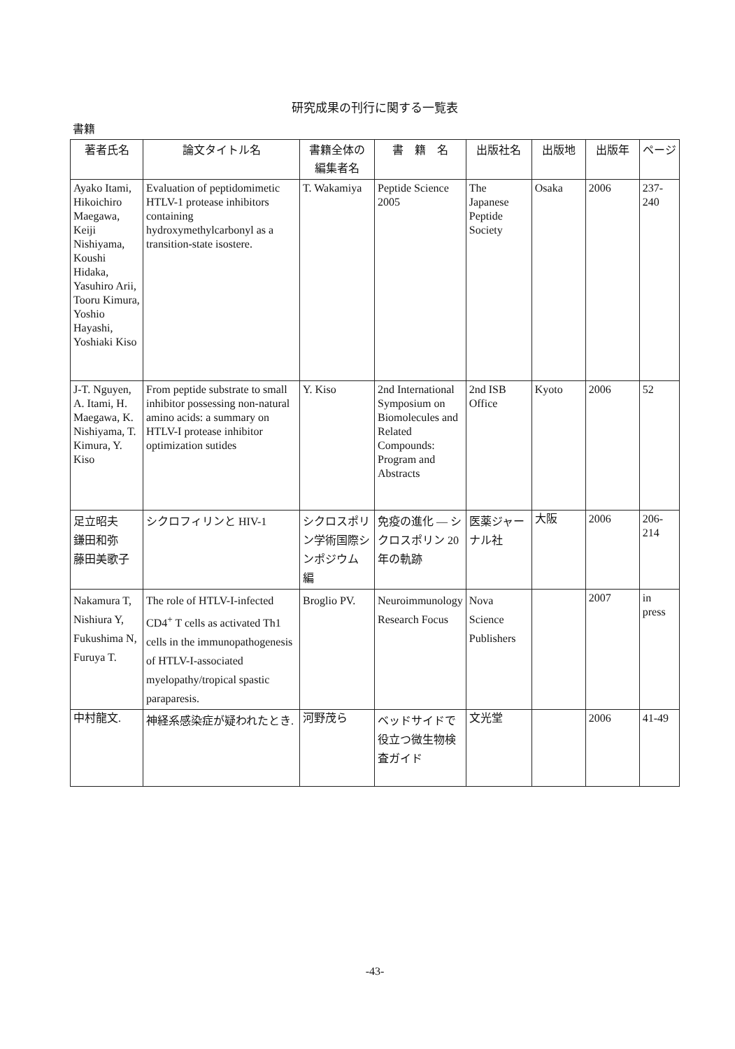研究成果の刊行に関する一覧表
書籍
| 著者氏名 | 論文タイトル名 | 書籍全体の 編集者名 | 書 籍 名 | 出版社名 | 出版地 | 出版年 | ページ |
| --- | --- | --- | --- | --- | --- | --- | --- |
| Ayako Itami, Hikoichiro Maegawa, Keiji Nishiyama, Koushi Hidaka, Yasuhiro Arii, Tooru Kimura, Yoshio Hayashi, Yoshiaki Kiso | Evaluation of peptidomimetic HTLV-1 protease inhibitors containing hydroxymethylcarbonyl as a transition-state isostere. | T. Wakamiya | Peptide Science 2005 | The Japanese Peptide Society | Osaka | 2006 | 237-240 |
| J-T. Nguyen, A. Itami, H. Maegawa, K. Nishiyama, T. Kimura, Y. Kiso | From peptide substrate to small inhibitor possessing non-natural amino acids: a summary on HTLV-I protease inhibitor optimization sutides | Y. Kiso | 2nd International Symposium on Biomolecules and Related Compounds: Program and Abstracts | 2nd ISB Office | Kyoto | 2006 | 52 |
| 足立昭夫 鎌田和弥 藤田美歌子 | シクロフィリンと HIV-1 | シクロスポリン学術国際シンポジウム 編 | 免疫の進化 ― シクロスポリン 20 年の軌跡 | 医薬ジャーナル社 | 大阪 | 2006 | 206-214 |
| Nakamura T, Nishiura Y, Fukushima N, Furuya T. | The role of HTLV-I-infected CD4<sup>+</sup> T cells as activated Th1 cells in the immunopathogenesis of HTLV-I-associated myelopathy/tropical spastic paraparesis. | Broglio PV. | Neuroimmunology Research Focus | Nova Science Publishers | | 2007 | in press |
| 中村龍文. | 神経系感染症が疑われたとき. | 河野茂ら | ベッドサイドで役立つ微生物検査ガイド | 文光堂 | | 2006 | 41-49 |
-43-